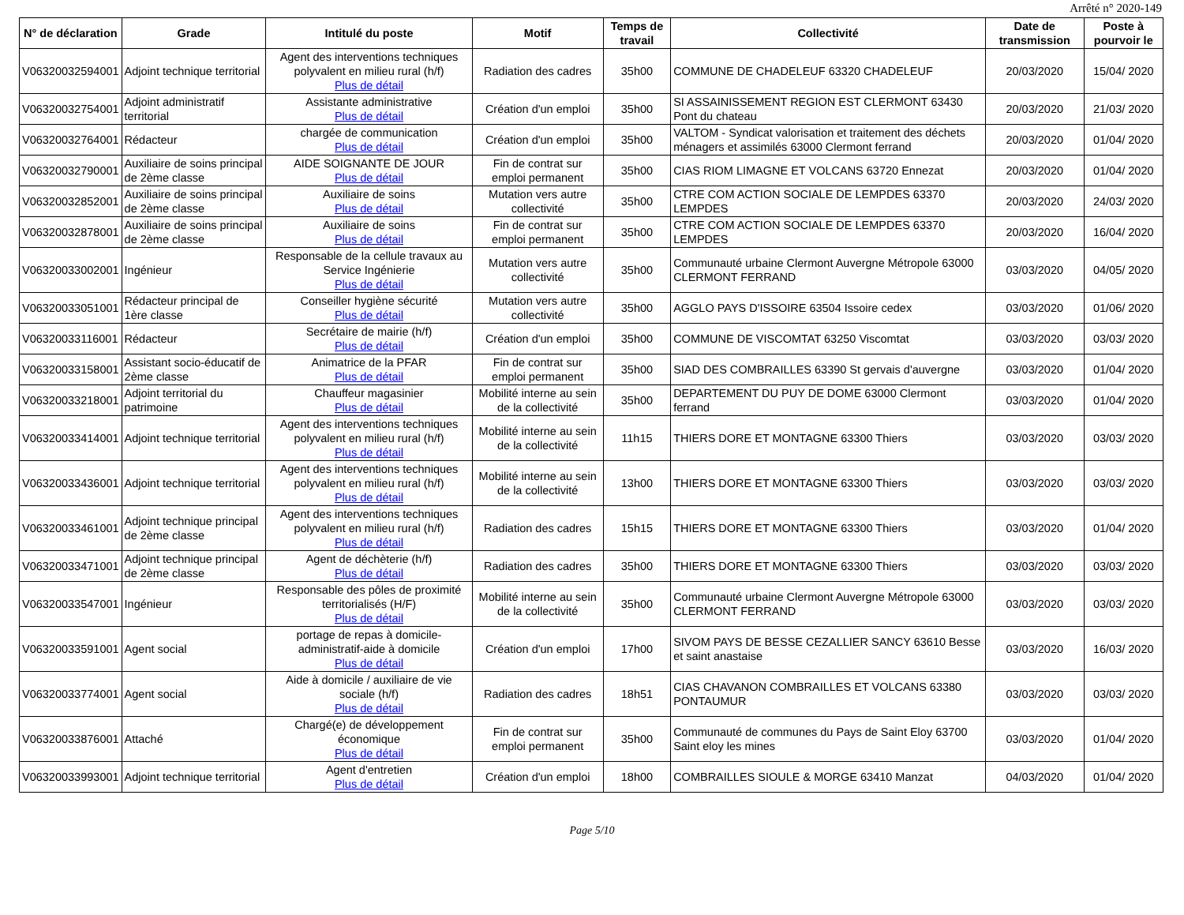Arrêté n° 2020-149
| N° de déclaration | Grade | Intitulé du poste | Motif | Temps de travail | Collectivité | Date de transmission | Poste à pourvoir le |
| --- | --- | --- | --- | --- | --- | --- | --- |
| V06320032594001 | Adjoint technique territorial | Agent des interventions techniques polyvalent en milieu rural (h/f) Plus de détail | Radiation des cadres | 35h00 | COMMUNE DE CHADELEUF 63320 CHADELEUF | 20/03/2020 | 15/04/ 2020 |
| V06320032754001 | Adjoint administratif territorial | Assistante administrative Plus de détail | Création d'un emploi | 35h00 | SI ASSAINISSEMENT REGION EST CLERMONT 63430 Pont du chateau | 20/03/2020 | 21/03/ 2020 |
| V06320032764001 | Rédacteur | chargée de communication Plus de détail | Création d'un emploi | 35h00 | VALTOM - Syndicat valorisation et traitement des déchets ménagers et assimilés 63000 Clermont ferrand | 20/03/2020 | 01/04/ 2020 |
| V06320032790001 | Auxiliaire de soins principal de 2ème classe | AIDE SOIGNANTE DE JOUR Plus de détail | Fin de contrat sur emploi permanent | 35h00 | CIAS RIOM LIMAGNE ET VOLCANS 63720 Ennezat | 20/03/2020 | 01/04/ 2020 |
| V06320032852001 | Auxiliaire de soins principal de 2ème classe | Auxiliaire de soins Plus de détail | Mutation vers autre collectivité | 35h00 | CTRE COM ACTION SOCIALE DE LEMPDES 63370 LEMPDES | 20/03/2020 | 24/03/ 2020 |
| V06320032878001 | Auxiliaire de soins principal de 2ème classe | Auxiliaire de soins Plus de détail | Fin de contrat sur emploi permanent | 35h00 | CTRE COM ACTION SOCIALE DE LEMPDES 63370 LEMPDES | 20/03/2020 | 16/04/ 2020 |
| V06320033002001 | Ingénieur | Responsable de la cellule travaux au Service Ingénierie Plus de détail | Mutation vers autre collectivité | 35h00 | Communauté urbaine Clermont Auvergne Métropole 63000 CLERMONT FERRAND | 03/03/2020 | 04/05/ 2020 |
| V06320033051001 | Rédacteur principal de 1ère classe | Conseiller hygiène sécurité Plus de détail | Mutation vers autre collectivité | 35h00 | AGGLO PAYS D'ISSOIRE 63504 Issoire cedex | 03/03/2020 | 01/06/ 2020 |
| V06320033116001 | Rédacteur | Secrétaire de mairie (h/f) Plus de détail | Création d'un emploi | 35h00 | COMMUNE DE VISCOMTAT 63250 Viscomtat | 03/03/2020 | 03/03/ 2020 |
| V06320033158001 | Assistant socio-éducatif de 2ème classe | Animatrice de la PFAR Plus de détail | Fin de contrat sur emploi permanent | 35h00 | SIAD DES COMBRAILLES 63390 St gervais d'auvergne | 03/03/2020 | 01/04/ 2020 |
| V06320033218001 | Adjoint territorial du patrimoine | Chauffeur magasinier Plus de détail | Mobilité interne au sein de la collectivité | 35h00 | DEPARTEMENT DU PUY DE DOME 63000 Clermont ferrand | 03/03/2020 | 01/04/ 2020 |
| V06320033414001 | Adjoint technique territorial | Agent des interventions techniques polyvalent en milieu rural (h/f) Plus de détail | Mobilité interne au sein de la collectivité | 11h15 | THIERS DORE ET MONTAGNE 63300 Thiers | 03/03/2020 | 03/03/ 2020 |
| V06320033436001 | Adjoint technique territorial | Agent des interventions techniques polyvalent en milieu rural (h/f) Plus de détail | Mobilité interne au sein de la collectivité | 13h00 | THIERS DORE ET MONTAGNE 63300 Thiers | 03/03/2020 | 03/03/ 2020 |
| V06320033461001 | Adjoint technique principal de 2ème classe | Agent des interventions techniques polyvalent en milieu rural (h/f) Plus de détail | Radiation des cadres | 15h15 | THIERS DORE ET MONTAGNE 63300 Thiers | 03/03/2020 | 01/04/ 2020 |
| V06320033471001 | Adjoint technique principal de 2ème classe | Agent de déchèterie (h/f) Plus de détail | Radiation des cadres | 35h00 | THIERS DORE ET MONTAGNE 63300 Thiers | 03/03/2020 | 03/03/ 2020 |
| V06320033547001 | Ingénieur | Responsable des pôles de proximité territorialisés (H/F) Plus de détail | Mobilité interne au sein de la collectivité | 35h00 | Communauté urbaine Clermont Auvergne Métropole 63000 CLERMONT FERRAND | 03/03/2020 | 03/03/ 2020 |
| V06320033591001 | Agent social | portage de repas à domicile- administratif-aide à domicile Plus de détail | Création d'un emploi | 17h00 | SIVOM PAYS DE BESSE CEZALLIER SANCY 63610 Besse et saint anastaise | 03/03/2020 | 16/03/ 2020 |
| V06320033774001 | Agent social | Aide à domicile / auxiliaire de vie sociale (h/f) Plus de détail | Radiation des cadres | 18h51 | CIAS CHAVANON COMBRAILLES ET VOLCANS 63380 PONTAUMUR | 03/03/2020 | 03/03/ 2020 |
| V06320033876001 | Attaché | Chargé(e) de développement économique Plus de détail | Fin de contrat sur emploi permanent | 35h00 | Communauté de communes du Pays de Saint Eloy 63700 Saint eloy les mines | 03/03/2020 | 01/04/ 2020 |
| V06320033993001 | Adjoint technique territorial | Agent d'entretien Plus de détail | Création d'un emploi | 18h00 | COMBRAILLES SIOULE & MORGE 63410 Manzat | 04/03/2020 | 01/04/ 2020 |
Page 5/10